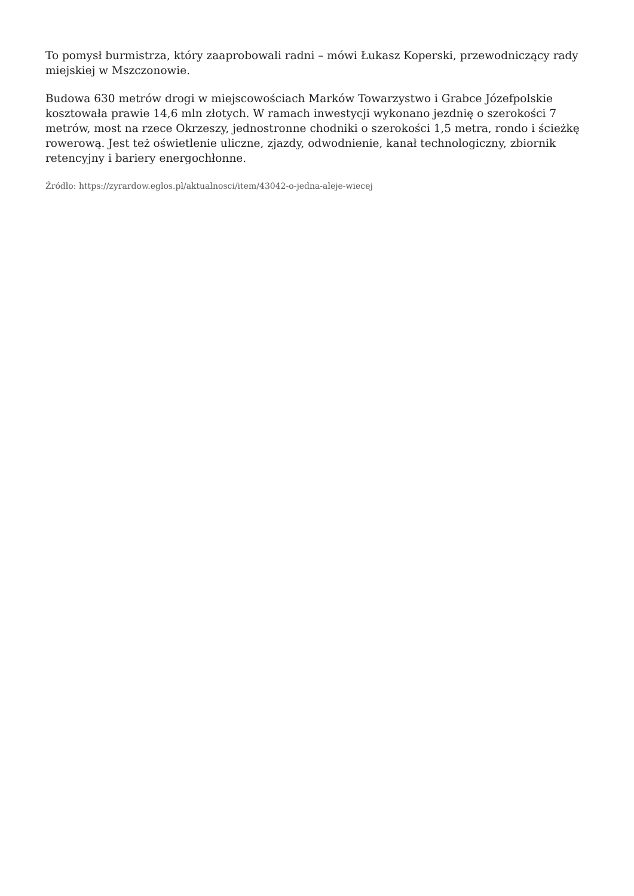To pomysł burmistrza, który zaaprobowali radni – mówi Łukasz Koperski, przewodniczący rady miejskiej w Mszczonowie.
Budowa 630 metrów drogi w miejscowościach Marków Towarzystwo i Grabce Józefpolskie kosztowała prawie 14,6 mln złotych. W ramach inwestycji wykonano jezdnię o szerokości 7 metrów, most na rzece Okrzeszy, jednostronne chodniki o szerokości 1,5 metra, rondo i ścieżkę rowerową. Jest też oświetlenie uliczne, zjazdy, odwodnienie, kanał technologiczny, zbiornik retencyjny i bariery energochłonne.
Źródło: https://zyrardow.eglos.pl/aktualnosci/item/43042-o-jedna-aleje-wiecej